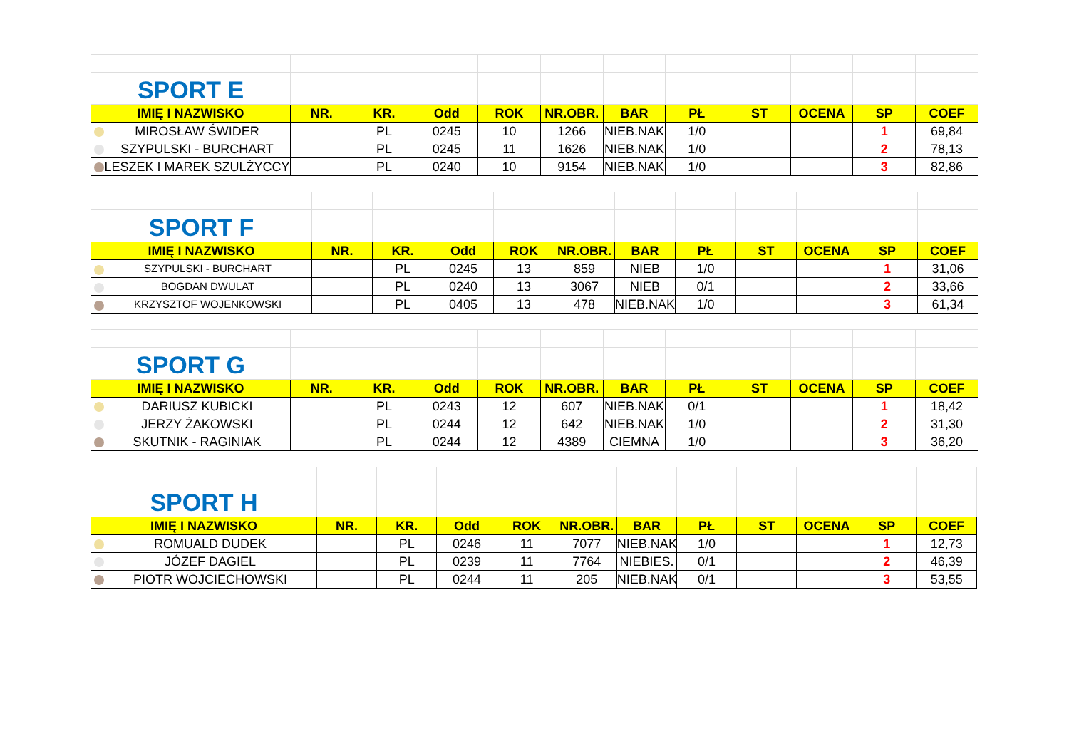| SPORT E | | | | | | | | | | | |
| IMIĘ I NAZWISKO | NR. | KR. | Odd | ROK | NR.OBR. | BAR | PŁ | ST | OCENA | SP | COEF |
| MIROSŁAW ŚWIDER | | PL | 0245 | 10 | 1266 | NIEB.NAK | 1/0 | | | 1 | 69,84 |
| SZYPULSKI - BURCHART | | PL | 0245 | 11 | 1626 | NIEB.NAK | 1/0 | | | 2 | 78,13 |
| LESZEK I MAREK SZULŻYCCY | | PL | 0240 | 10 | 9154 | NIEB.NAK | 1/0 | | | 3 | 82,86 |
| SPORT F | | | | | | | | | | | |
| IMIĘ I NAZWISKO | NR. | KR. | Odd | ROK | NR.OBR. | BAR | PŁ | ST | OCENA | SP | COEF |
| SZYPULSKI - BURCHART | | PL | 0245 | 13 | 859 | NIEB | 1/0 | | | 1 | 31,06 |
| BOGDAN DWULAT | | PL | 0240 | 13 | 3067 | NIEB | 0/1 | | | 2 | 33,66 |
| KRZYSZTOF WOJENKOWSKI | | PL | 0405 | 13 | 478 | NIEB.NAK | 1/0 | | | 3 | 61,34 |
| SPORT G | | | | | | | | | | | |
| IMIĘ I NAZWISKO | NR. | KR. | Odd | ROK | NR.OBR. | BAR | PŁ | ST | OCENA | SP | COEF |
| DARIUSZ KUBICKI | | PL | 0243 | 12 | 607 | NIEB.NAK | 0/1 | | | 1 | 18,42 |
| JERZY ŻAKOWSKI | | PL | 0244 | 12 | 642 | NIEB.NAK | 1/0 | | | 2 | 31,30 |
| SKUTNIK - RAGINIAK | | PL | 0244 | 12 | 4389 | CIEMNA | 1/0 | | | 3 | 36,20 |
| SPORT H | | | | | | | | | | | |
| IMIĘ I NAZWISKO | NR. | KR. | Odd | ROK | NR.OBR. | BAR | PŁ | ST | OCENA | SP | COEF |
| ROMUALD DUDEK | | PL | 0246 | 11 | 7077 | NIEB.NAK | 1/0 | | | 1 | 12,73 |
| JÓZEF DAGIEL | | PL | 0239 | 11 | 7764 | NIEBIES. | 0/1 | | | 2 | 46,39 |
| PIOTR WOJCIECHOWSKI | | PL | 0244 | 11 | 205 | NIEB.NAK | 0/1 | | | 3 | 53,55 |